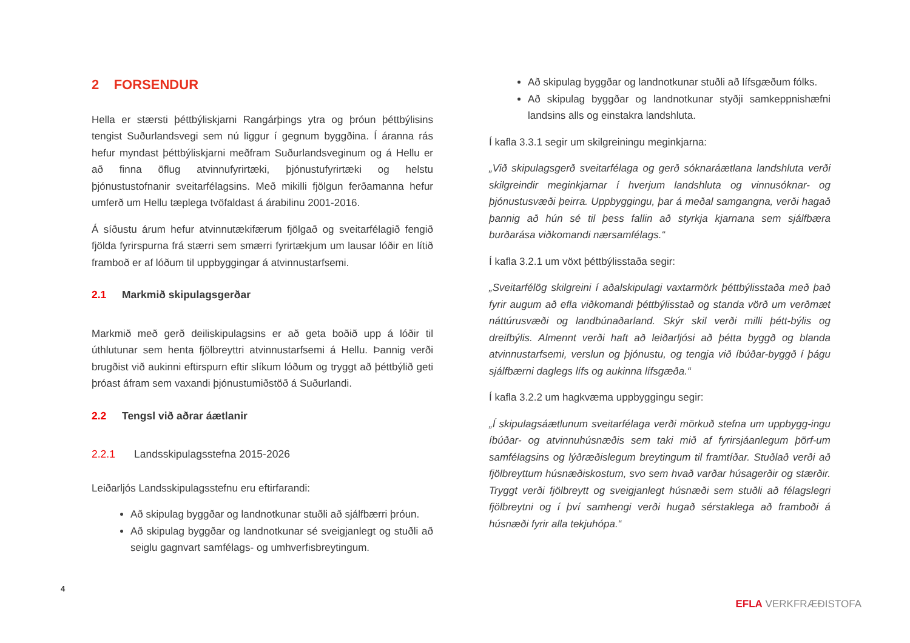2 FORSENDUR
Hella er stærsti þéttbýliskjarni Rangárþings ytra og þróun þéttbýlisins tengist Suðurlandsvegi sem nú liggur í gegnum byggðina. Í áranna rás hefur myndast þéttbýliskjarni meðfram Suðurlandsveginum og á Hellu er að finna öflug atvinnufyrirtæki, þjónustufyrirtæki og helstu þjónustustofnanir sveitarfélagsins. Með mikilli fjölgun ferðamanna hefur umferð um Hellu tæplega tvöfaldast á árabilinu 2001-2016.
Á síðustu árum hefur atvinnutækifærum fjölgað og sveitarfélagið fengið fjölda fyrirspurna frá stærri sem smærri fyrirtækjum um lausar lóðir en lítið framboð er af lóðum til uppbyggingar á atvinnustarfsemi.
2.1 Markmið skipulagsgerðar
Markmið með gerð deiliskipulagsins er að geta boðið upp á lóðir til úthlutunar sem henta fjölbreyttri atvinnustarfsemi á Hellu. Þannig verði brugðist við aukinni eftirspurn eftir slíkum lóðum og tryggt að þéttbýlið geti þróast áfram sem vaxandi þjónustumiðstöð á Suðurlandi.
2.2 Tengsl við aðrar áætlanir
2.2.1 Landsskipulagsstefna 2015-2026
Leiðarljós Landsskipulagsstefnu eru eftirfarandi:
Að skipulag byggðar og landnotkunar stuðli að sjálfbærri þróun.
Að skipulag byggðar og landnotkunar sé sveigjanlegt og stuðli að seiglu gagnvart samfélags- og umhverfisbreytingum.
Að skipulag byggðar og landnotkunar stuðli að lífsgæðum fólks.
Að skipulag byggðar og landnotkunar styðji samkeppnishæfni landsins alls og einstakra landshluta.
Í kafla 3.3.1 segir um skilgreiningu meginkjarna:
„Við skipulagsgerð sveitarfélaga og gerð sóknaráætlana landshluta verði skilgreindir meginkjarnar í hverjum landshluta og vinnusóknar- og þjónustusvæði þeirra. Uppbyggingu, þar á meðal samgangna, verði hagað þannig að hún sé til þess fallin að styrkja kjarnana sem sjálfbæra burðarása viðkomandi nærsamfélags.“
Í kafla 3.2.1 um vöxt þéttbýlisstaða segir:
„Sveitarfélög skilgreini í aðalskipulagi vaxtarmörk þéttbýlisstaða með það fyrir augum að efla viðkomandi þéttbýlisstað og standa vörð um verðmæt náttúrusvæði og landbúnaðarland. Skýr skil verði milli þétt-býlis og dreifbýlis. Almennt verði haft að leiðarljósi að þétta byggð og blanda atvinnustarfsemi, verslun og þjónustu, og tengja við íbúðar-byggð í þágu sjálfbærni daglegs lífs og aukinna lífsgæða.“
Í kafla 3.2.2 um hagkvæma uppbyggingu segir:
„Í skipulagsáætlunum sveitarfélaga verði mörkuð stefna um uppbygg-ingu íbúðar- og atvinnuhúsnæðis sem taki mið af fyrirsjáanlegum þörf-um samfélagsins og lýðræðislegum breytingum til framtíðar. Stuðlað verði að fjölbreyttum húsnæðiskostum, svo sem hvað varðar húsagerðir og stærðir. Tryggt verði fjölbreytt og sveigjanlegt húsnæði sem stuðli að félagslegri fjölbreytni og í því samhengi verði hugað sérstaklega að framboði á húsnæði fyrir alla tekjuhópa.“
4
EFLA VERKFRÆÐISTOFA